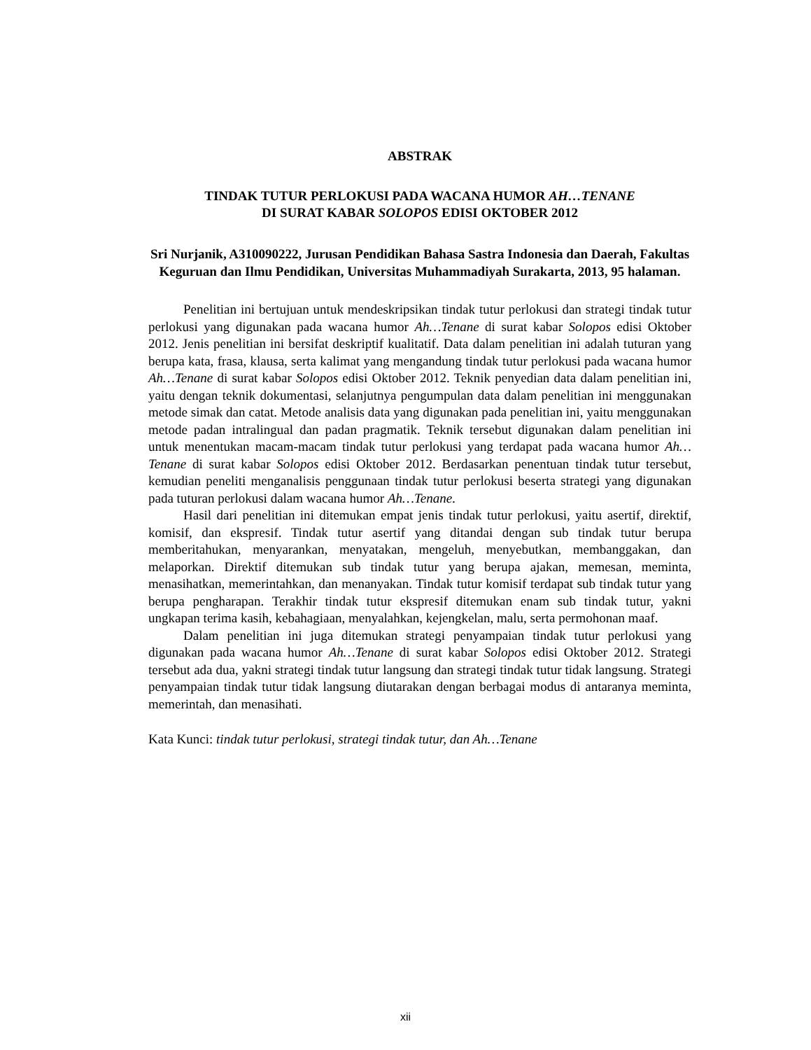ABSTRAK
TINDAK TUTUR PERLOKUSI PADA WACANA HUMOR AH…TENANE
DI SURAT KABAR SOLOPOS EDISI OKTOBER 2012
Sri Nurjanik, A310090222, Jurusan Pendidikan Bahasa Sastra Indonesia dan Daerah, Fakultas Keguruan dan Ilmu Pendidikan, Universitas Muhammadiyah Surakarta, 2013, 95 halaman.
Penelitian ini bertujuan untuk mendeskripsikan tindak tutur perlokusi dan strategi tindak tutur perlokusi yang digunakan pada wacana humor Ah…Tenane di surat kabar Solopos edisi Oktober 2012. Jenis penelitian ini bersifat deskriptif kualitatif. Data dalam penelitian ini adalah tuturan yang berupa kata, frasa, klausa, serta kalimat yang mengandung tindak tutur perlokusi pada wacana humor Ah…Tenane di surat kabar Solopos edisi Oktober 2012. Teknik penyedian data dalam penelitian ini, yaitu dengan teknik dokumentasi, selanjutnya pengumpulan data dalam penelitian ini menggunakan metode simak dan catat. Metode analisis data yang digunakan pada penelitian ini, yaitu menggunakan metode padan intralingual dan padan pragmatik. Teknik tersebut digunakan dalam penelitian ini untuk menentukan macam-macam tindak tutur perlokusi yang terdapat pada wacana humor Ah…Tenane di surat kabar Solopos edisi Oktober 2012. Berdasarkan penentuan tindak tutur tersebut, kemudian peneliti menganalisis penggunaan tindak tutur perlokusi beserta strategi yang digunakan pada tuturan perlokusi dalam wacana humor Ah…Tenane.
Hasil dari penelitian ini ditemukan empat jenis tindak tutur perlokusi, yaitu asertif, direktif, komisif, dan ekspresif. Tindak tutur asertif yang ditandai dengan sub tindak tutur berupa memberitahukan, menyarankan, menyatakan, mengeluh, menyebutkan, membanggakan, dan melaporkan. Direktif ditemukan sub tindak tutur yang berupa ajakan, memesan, meminta, menasihatkan, memerintahkan, dan menanyakan. Tindak tutur komisif terdapat sub tindak tutur yang berupa pengharapan. Terakhir tindak tutur ekspresif ditemukan enam sub tindak tutur, yakni ungkapan terima kasih, kebahagiaan, menyalahkan, kejengkelan, malu, serta permohonan maaf.
Dalam penelitian ini juga ditemukan strategi penyampaian tindak tutur perlokusi yang digunakan pada wacana humor Ah…Tenane di surat kabar Solopos edisi Oktober 2012. Strategi tersebut ada dua, yakni strategi tindak tutur langsung dan strategi tindak tutur tidak langsung. Strategi penyampaian tindak tutur tidak langsung diutarakan dengan berbagai modus di antaranya meminta, memerintah, dan menasihati.
Kata Kunci: tindak tutur perlokusi, strategi tindak tutur, dan Ah…Tenane
xii